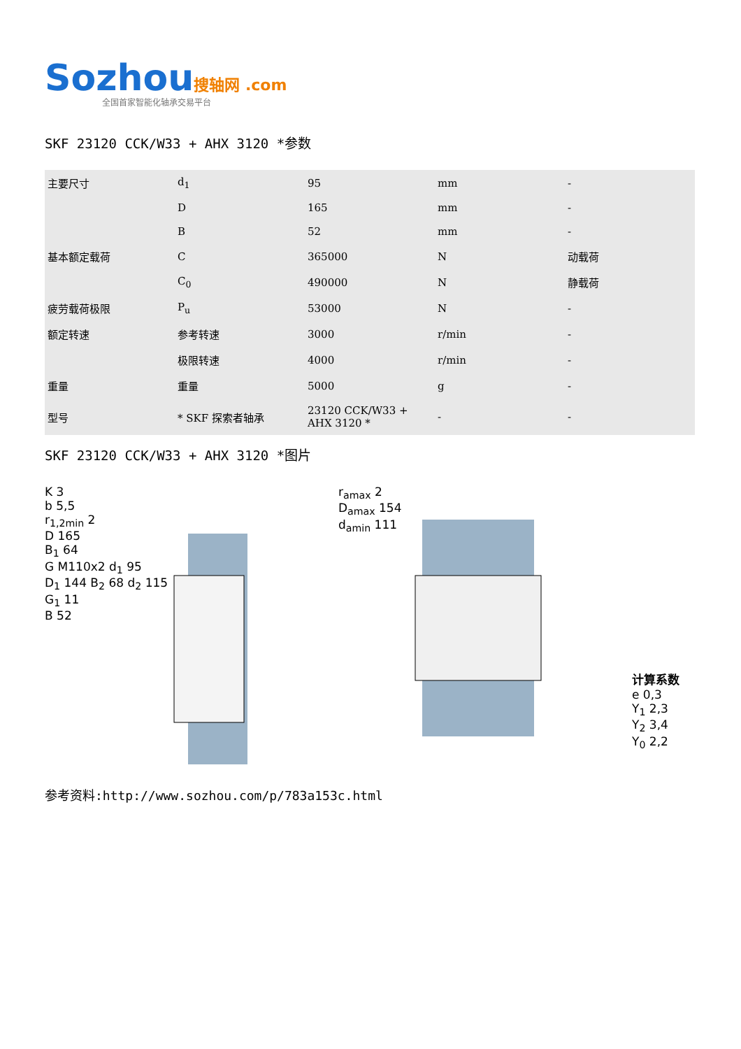Sozhou搜轴网 .com
全国首家智能化轴承交易平台
SKF 23120 CCK/W33 + AHX 3120 *参数
| 主要尺寸 | d<sub>1</sub> | 95 | mm | - |
| | D | 165 | mm | - |
| | B | 52 | mm | - |
| 基本额定载荷 | C | 365000 | N | 动载荷 |
| | C<sub>0</sub> | 490000 | N | 静载荷 |
| 疲劳载荷极限 | P<sub>u</sub> | 53000 | N | - |
| 额定转速 | 参考转速 | 3000 | r/min | - |
| | 极限转速 | 4000 | r/min | - |
| 重量 | 重量 | 5000 | g | - |
| 型号 | * SKF 探索者轴承 | 23120 CCK/W33 + AHX 3120 * | - | - |
SKF 23120 CCK/W33 + AHX 3120 *图片
K 3
b 5,5
r<sub>1,2min</sub> 2
D 165
B<sub>1</sub> 64
G M110x2 d<sub>1</sub> 95
D<sub>1</sub> 144 B<sub>2</sub> 68 d<sub>2</sub> 115
G<sub>1</sub> 11
B 52
r<sub>amax</sub> 2
D<sub>amax</sub> 154
d<sub>amin</sub> 111
计算系数
e 0,3
Y<sub>1</sub> 2,3
Y<sub>2</sub> 3,4
Y<sub>0</sub> 2,2
参考资料:http://www.sozhou.com/p/783a153c.html